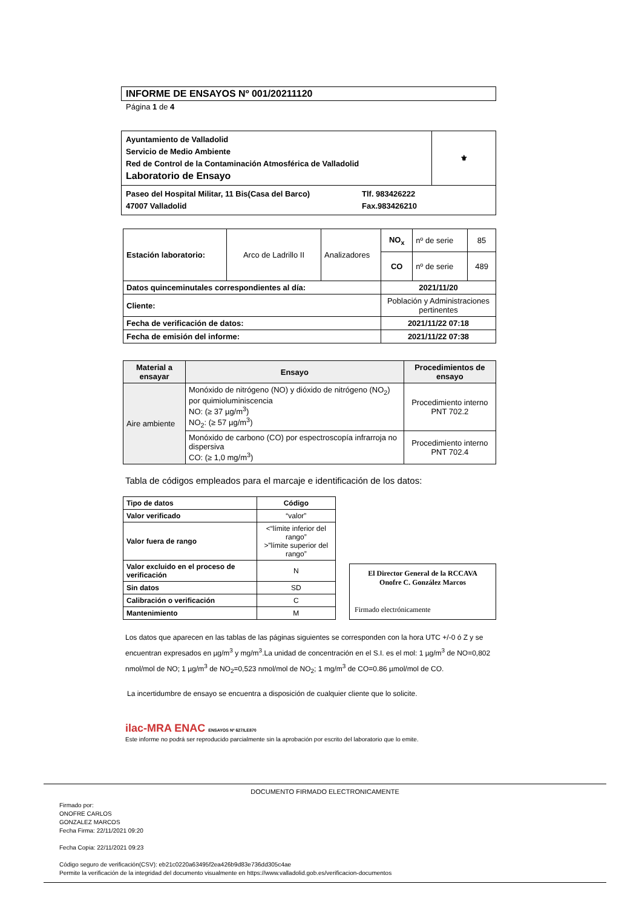INFORME DE ENSAYOS Nº 001/20211120
Página 1 de 4
| Ayuntamiento de Valladolid Servicio de Medio Ambiente Red de Control de la Contaminación Atmosférica de Valladolid Laboratorio de Ensayo | ⚜ |
| Paseo del Hospital Militar, 11 Bis(Casa del Barco) 47007 Valladolid Tlf. 983426222 Fax.983426210 | |
| Estación laboratorio: | Arco de Ladrillo II | Analizadores | NO<sub>x</sub> | nº de serie | 85 |
| | | | CO | nº de serie | 489 |
| Datos quinceminutales correspondientes al día: | | | 2021/11/20 | | |
| Cliente: | | | Población y Administraciones pertinentes | | |
| Fecha de verificación de datos: | | | 2021/11/22 07:18 | | |
| Fecha de emisión del informe: | | | 2021/11/22 07:38 | | |
| Material a ensayar | Ensayo | Procedimientos de ensayo |
| --- | --- | --- |
| Aire ambiente | Monóxido de nitrógeno (NO) y dióxido de nitrógeno (NO<sub>2</sub>) por quimioluminiscencia NO: (≥ 37 µg/m<sup>3</sup>) NO<sub>2</sub>: (≥ 57 µg/m<sup>3</sup>) | Procedimiento interno PNT 702.2 |
| | Monóxido de carbono (CO) por espectroscopía infrarroja no dispersiva CO: (≥ 1,0 mg/m<sup>3</sup>) | Procedimiento interno PNT 702.4 |
Tabla de códigos empleados para el marcaje e identificación de los datos:
| Tipo de datos | Código |
| --- | --- |
| Valor verificado | “valor” |
| Valor fuera de rango | <“límite inferior del rango” >”límite superior del rango” |
| Valor excluido en el proceso de verificación | N |
| Sin datos | SD |
| Calibración o verificación | C |
| Mantenimiento | M |
El Director General de la RCCAVA
Onofre C. González Marcos
Firmado electrónicamente
Los datos que aparecen en las tablas de las páginas siguientes se corresponden con la hora UTC +/-0 ó Z y se encuentran expresados en µg/m<sup>3</sup> y mg/m<sup>3</sup>.La unidad de concentración en el S.I. es el mol: 1 µg/m<sup>3</sup> de NO=0,802 nmol/mol de NO; 1 µg/m<sup>3</sup> de NO<sub>2</sub>=0,523 nmol/mol de NO<sub>2</sub>; 1 mg/m<sup>3</sup> de CO=0.86 µmol/mol de CO.
La incertidumbre de ensayo se encuentra a disposición de cualquier cliente que lo solicite.
ilac-MRA ENAC ENSAYOS Nº 627/LE870
Este informe no podrá ser reproducido parcialmente sin la aprobación por escrito del laboratorio que lo emite.
DOCUMENTO FIRMADO ELECTRONICAMENTE
Firmado por:
ONOFRE CARLOS
GONZALEZ MARCOS
Fecha Firma: 22/11/2021 09:20
Fecha Copia: 22/11/2021 09:23
Código seguro de verificación(CSV): eb21c0220a63495f2ea426b9d83e736dd305c4ae
Permite la verificación de la integridad del documento visualmente en https://www.valladolid.gob.es/verificacion-documentos